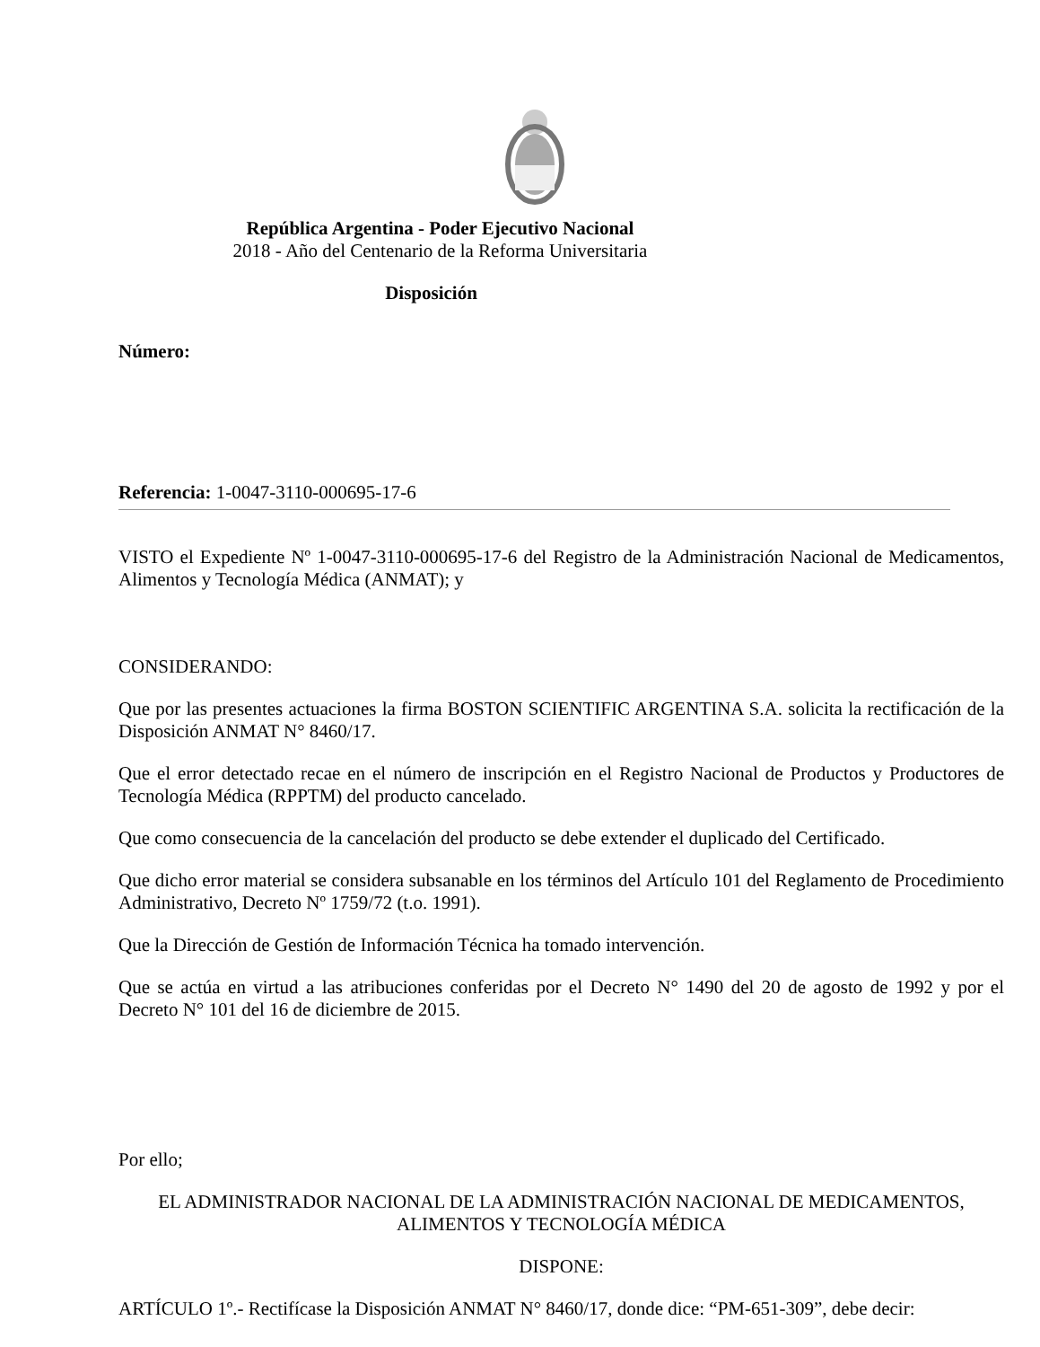República Argentina - Poder Ejecutivo Nacional
2018 - Año del Centenario de la Reforma Universitaria
Disposición
Número:
Referencia: 1-0047-3110-000695-17-6
VISTO el Expediente Nº 1-0047-3110-000695-17-6 del Registro de la Administración Nacional de Medicamentos, Alimentos y Tecnología Médica (ANMAT); y
CONSIDERANDO:
Que por las presentes actuaciones la firma BOSTON SCIENTIFIC ARGENTINA S.A. solicita la rectificación de la Disposición ANMAT N° 8460/17.
Que el error detectado recae en el número de inscripción en el Registro Nacional de Productos y Productores de Tecnología Médica (RPPTM) del producto cancelado.
Que como consecuencia de la cancelación del producto se debe extender el duplicado del Certificado.
Que dicho error material se considera subsanable en los términos del Artículo 101 del Reglamento de Procedimiento Administrativo, Decreto Nº 1759/72 (t.o. 1991).
Que la Dirección de Gestión de Información Técnica ha tomado intervención.
Que se actúa en virtud a las atribuciones conferidas por el Decreto N° 1490 del 20 de agosto de 1992 y por el Decreto N° 101 del 16 de diciembre de 2015.
Por ello;
EL ADMINISTRADOR NACIONAL DE LA ADMINISTRACIÓN NACIONAL DE MEDICAMENTOS, ALIMENTOS Y TECNOLOGÍA MÉDICA
DISPONE:
ARTÍCULO 1º.- Rectifícase la Disposición ANMAT N° 8460/17, donde dice: “PM-651-309”, debe decir: